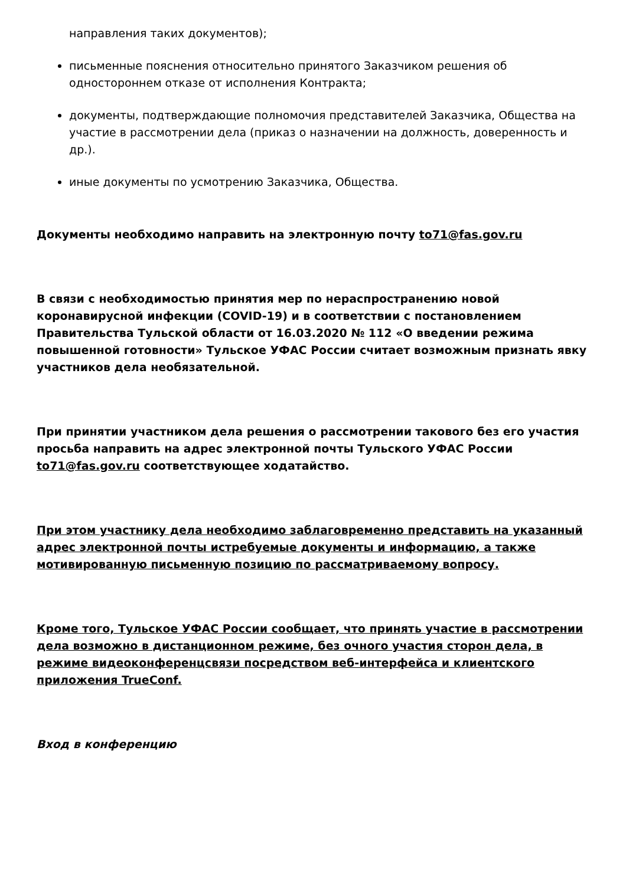направления таких документов);
письменные пояснения относительно принятого Заказчиком решения об одностороннем отказе от исполнения Контракта;
документы, подтверждающие полномочия представителей Заказчика, Общества на участие в рассмотрении дела (приказ о назначении на должность, доверенность и др.).
иные документы по усмотрению Заказчика, Общества.
Документы необходимо направить на электронную почту to71@fas.gov.ru
В связи с необходимостью принятия мер по нераспространению новой коронавирусной инфекции (COVID-19) и в соответствии с постановлением Правительства Тульской области от 16.03.2020 № 112 «О введении режима повышенной готовности» Тульское УФАС России считает возможным признать явку участников дела необязательной.
При принятии участником дела решения о рассмотрении такового без его участия просьба направить на адрес электронной почты Тульского УФАС России to71@fas.gov.ru соответствующее ходатайство.
При этом участнику дела необходимо заблаговременно представить на указанный адрес электронной почты истребуемые документы и информацию, а также мотивированную письменную позицию по рассматриваемому вопросу.
Кроме того, Тульское УФАС России сообщает, что принять участие в рассмотрении дела возможно в дистанционном режиме, без очного участия сторон дела, в режиме видеоконференцсвязи посредством веб-интерфейса и клиентского приложения TrueConf.
Вход в конференцию